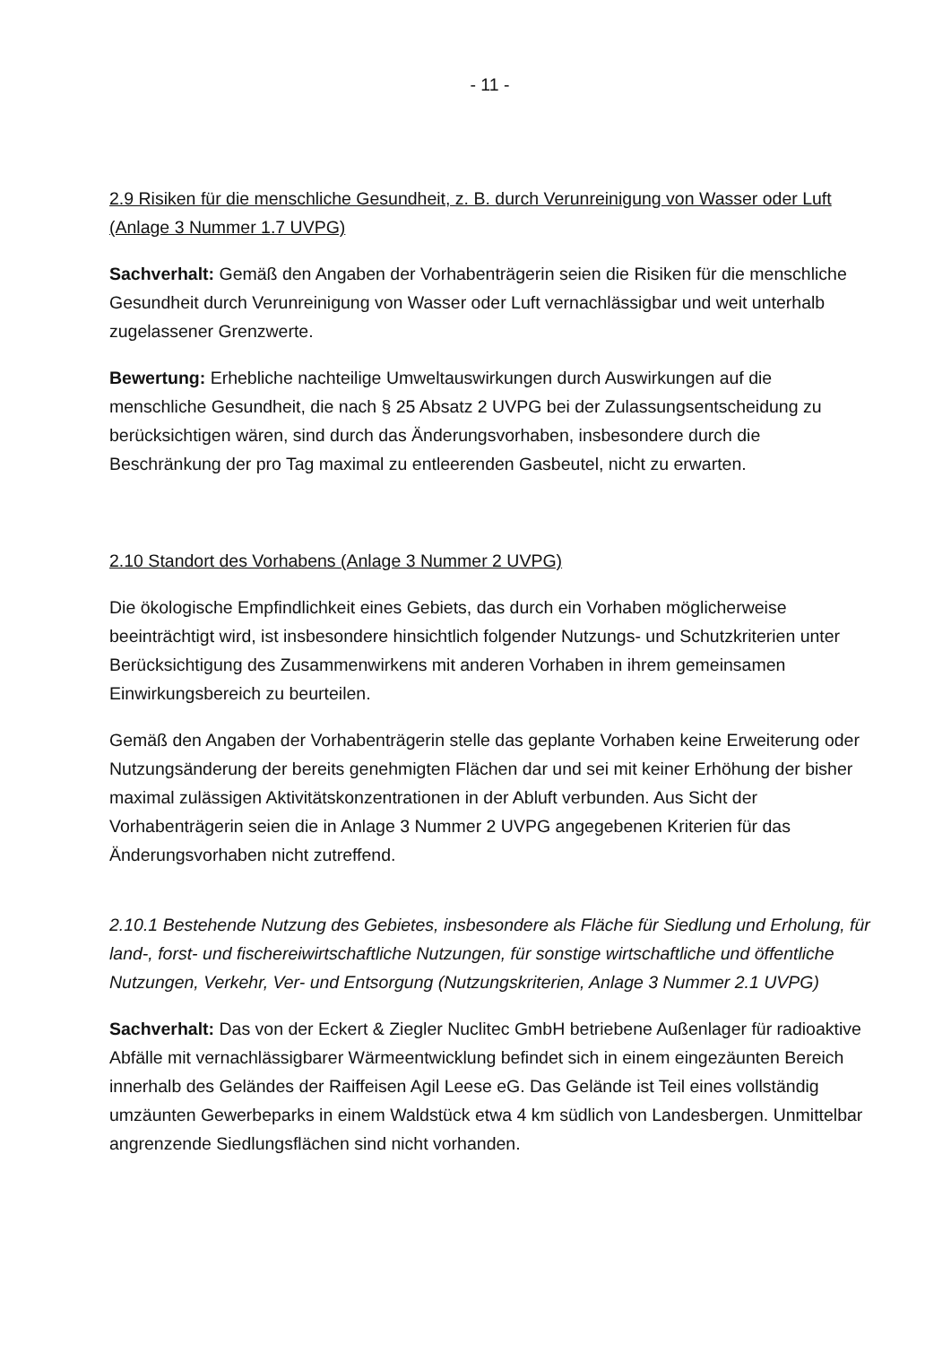- 11 -
2.9 Risiken für die menschliche Gesundheit, z. B. durch Verunreinigung von Wasser oder Luft (Anlage 3 Nummer 1.7 UVPG)
Sachverhalt: Gemäß den Angaben der Vorhabenträgerin seien die Risiken für die menschliche Gesundheit durch Verunreinigung von Wasser oder Luft vernachlässigbar und weit unterhalb zugelassener Grenzwerte.
Bewertung: Erhebliche nachteilige Umweltauswirkungen durch Auswirkungen auf die menschliche Gesundheit, die nach § 25 Absatz 2 UVPG bei der Zulassungsentscheidung zu berücksichtigen wären, sind durch das Änderungsvorhaben, insbesondere durch die Beschränkung der pro Tag maximal zu entleerenden Gasbeutel, nicht zu erwarten.
2.10 Standort des Vorhabens (Anlage 3 Nummer 2 UVPG)
Die ökologische Empfindlichkeit eines Gebiets, das durch ein Vorhaben möglicherweise beeinträchtigt wird, ist insbesondere hinsichtlich folgender Nutzungs- und Schutzkriterien unter Berücksichtigung des Zusammenwirkens mit anderen Vorhaben in ihrem gemeinsamen Einwirkungsbereich zu beurteilen.
Gemäß den Angaben der Vorhabenträgerin stelle das geplante Vorhaben keine Erweiterung oder Nutzungsänderung der bereits genehmigten Flächen dar und sei mit keiner Erhöhung der bisher maximal zulässigen Aktivitätskonzentrationen in der Abluft verbunden. Aus Sicht der Vorhabenträgerin seien die in Anlage 3 Nummer 2 UVPG angegebenen Kriterien für das Änderungsvorhaben nicht zutreffend.
2.10.1 Bestehende Nutzung des Gebietes, insbesondere als Fläche für Siedlung und Erholung, für land-, forst- und fischereiwirtschaftliche Nutzungen, für sonstige wirtschaftliche und öffentliche Nutzungen, Verkehr, Ver- und Entsorgung (Nutzungskriterien, Anlage 3 Nummer 2.1 UVPG)
Sachverhalt: Das von der Eckert & Ziegler Nuclitec GmbH betriebene Außenlager für radioaktive Abfälle mit vernachlässigbarer Wärmeentwicklung befindet sich in einem eingezäunten Bereich innerhalb des Geländes der Raiffeisen Agil Leese eG. Das Gelände ist Teil eines vollständig umzäunten Gewerbeparks in einem Waldstück etwa 4 km südlich von Landesbergen. Unmittelbar angrenzende Siedlungsflächen sind nicht vorhanden.